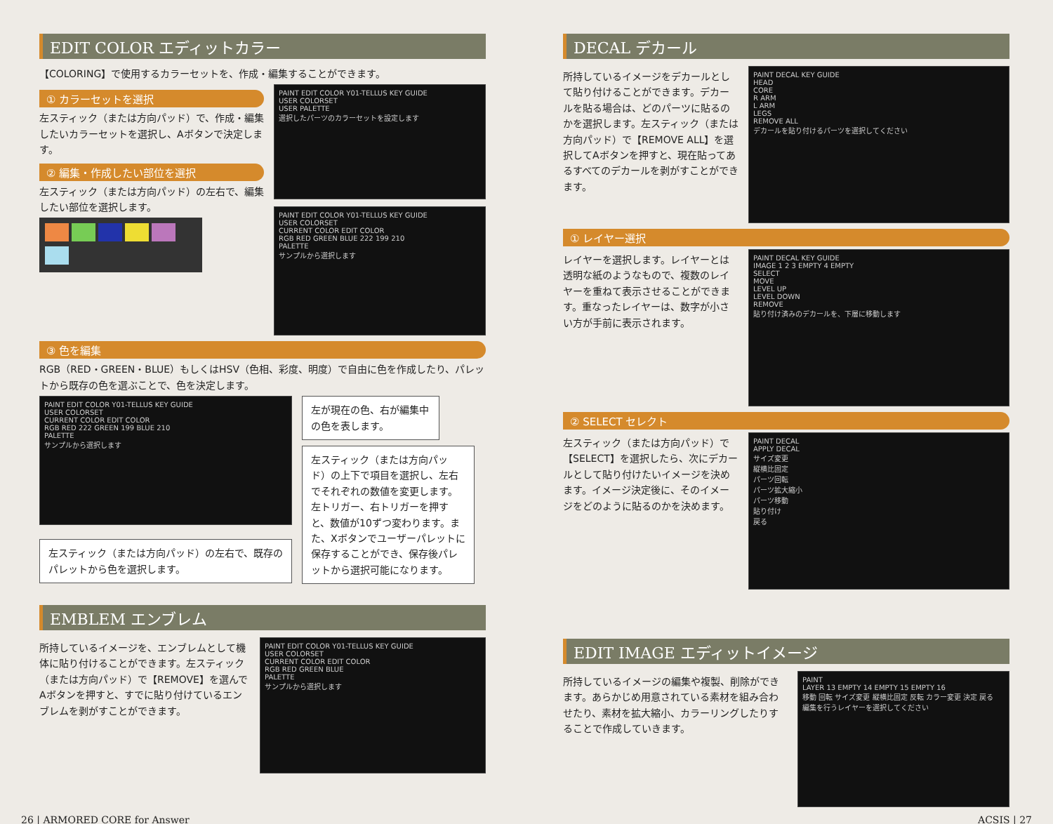EDIT COLOR エディットカラー
【COLORING】で使用するカラーセットを、作成・編集することができます。
① カラーセットを選択
左スティック（または方向パッド）で、作成・編集したいカラーセットを選択し、Aボタンで決定します。
② 編集・作成したい部位を選択
左スティック（または方向パッド）の左右で、編集したい部位を選択します。
PAINT EDIT COLOR Y01-TELLUS KEY GUIDE
USER COLORSET
USER PALETTE
選択したパーツのカラーセットを設定します
PAINT EDIT COLOR Y01-TELLUS KEY GUIDE
USER COLORSET
CURRENT COLOR EDIT COLOR
RGB RED GREEN BLUE 222 199 210
PALETTE
サンプルから選択します
③ 色を編集
RGB（RED・GREEN・BLUE）もしくはHSV（色相、彩度、明度）で自由に色を作成したり、パレットから既存の色を選ぶことで、色を決定します。
PAINT EDIT COLOR Y01-TELLUS KEY GUIDE
USER COLORSET
CURRENT COLOR EDIT COLOR
RGB RED 222 GREEN 199 BLUE 210
PALETTE
サンプルから選択します
左スティック（または方向パッド）の左右で、既存のパレットから色を選択します。
左が現在の色、右が編集中の色を表します。
左スティック（または方向パッド）の上下で項目を選択し、左右でそれぞれの数値を変更します。左トリガー、右トリガーを押すと、数値が10ずつ変わります。また、Xボタンでユーザーパレットに保存することができ、保存後パレットから選択可能になります。
EMBLEM エンブレム
所持しているイメージを、エンブレムとして機体に貼り付けることができます。左スティック（または方向パッド）で【REMOVE】を選んでAボタンを押すと、すでに貼り付けているエンブレムを剥がすことができます。
PAINT EDIT COLOR Y01-TELLUS KEY GUIDE
USER COLORSET
CURRENT COLOR EDIT COLOR
RGB RED GREEN BLUE
PALETTE
サンプルから選択します
DECAL デカール
所持しているイメージをデカールとして貼り付けることができます。デカールを貼る場合は、どのパーツに貼るのかを選択します。左スティック（または方向パッド）で【REMOVE ALL】を選択してAボタンを押すと、現在貼ってあるすべてのデカールを剥がすことができます。
PAINT DECAL KEY GUIDE
HEAD
CORE
R ARM
L ARM
LEGS
REMOVE ALL
デカールを貼り付けるパーツを選択してください
① レイヤー選択
レイヤーを選択します。レイヤーとは透明な紙のようなもので、複数のレイヤーを重ねて表示させることができます。重なったレイヤーは、数字が小さい方が手前に表示されます。
PAINT DECAL KEY GUIDE
IMAGE 1 2 3 EMPTY 4 EMPTY
SELECT
MOVE
LEVEL UP
LEVEL DOWN
REMOVE
貼り付け済みのデカールを、下層に移動します
② SELECT セレクト
左スティック（または方向パッド）で【SELECT】を選択したら、次にデカールとして貼り付けたいイメージを決めます。イメージ決定後に、そのイメージをどのように貼るのかを決めます。
PAINT DECAL
APPLY DECAL
サイズ変更
縦横比固定
パーツ回転
パーツ拡大縮小
パーツ移動
貼り付け
戻る
EDIT IMAGE エディットイメージ
所持しているイメージの編集や複製、削除ができます。あらかじめ用意されている素材を組み合わせたり、素材を拡大縮小、カラーリングしたりすることで作成していきます。
PAINT
LAYER 13 EMPTY 14 EMPTY 15 EMPTY 16
移動 回転 サイズ変更 縦横比固定 反転 カラー変更 決定 戻る
編集を行うレイヤーを選択してください
26 | ARMORED CORE for Answer ACSIS | 27